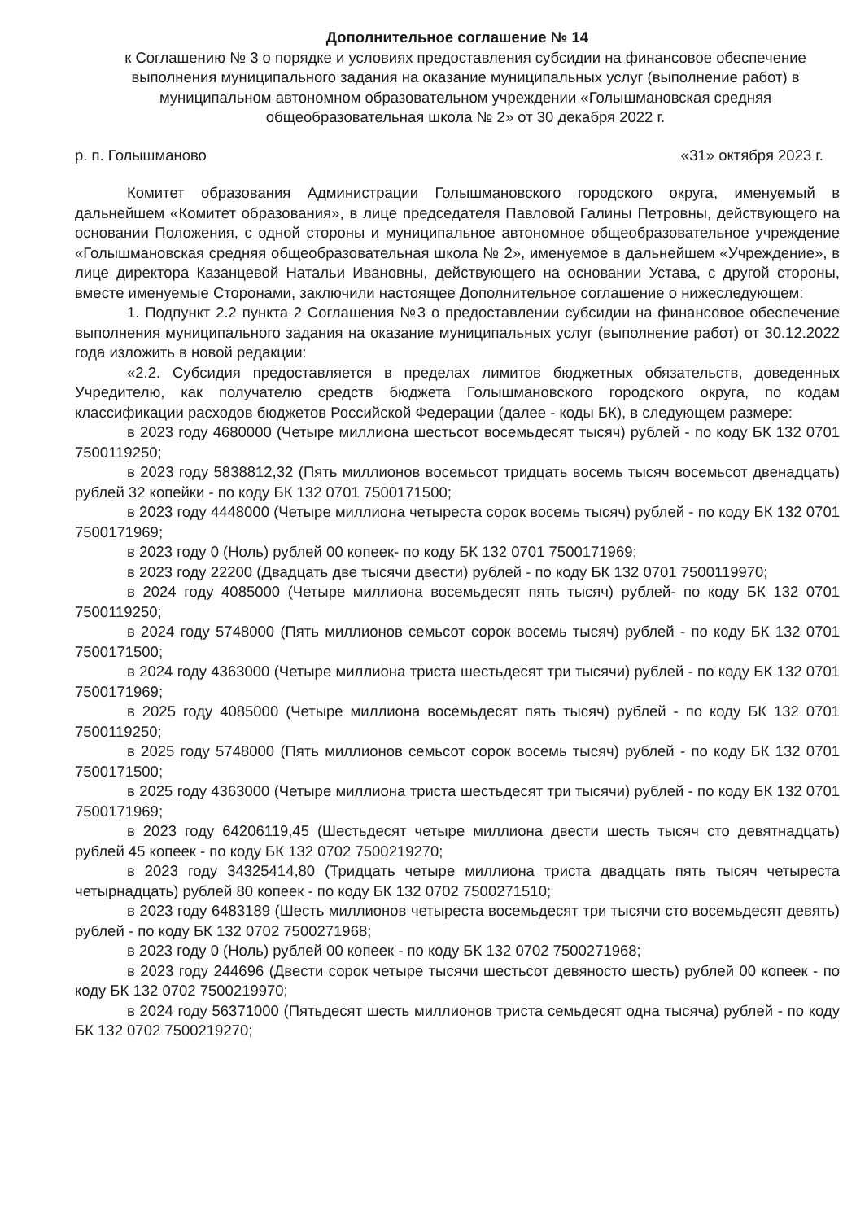Дополнительное соглашение № 14
к Соглашению № 3 о порядке и условиях предоставления субсидии на финансовое обеспечение выполнения муниципального задания на оказание муниципальных услуг (выполнение работ) в муниципальном автономном образовательном учреждении «Голышмановская средняя общеобразовательная школа № 2» от 30 декабря 2022 г.
р. п. Голышманово «31» октября 2023 г.
Комитет образования Администрации Голышмановского городского округа, именуемый в дальнейшем «Комитет образования», в лице председателя Павловой Галины Петровны, действующего на основании Положения, с одной стороны и муниципальное автономное общеобразовательное учреждение «Голышмановская средняя общеобразовательная школа № 2», именуемое в дальнейшем «Учреждение», в лице директора Казанцевой Натальи Ивановны, действующего на основании Устава, с другой стороны, вместе именуемые Сторонами, заключили настоящее Дополнительное соглашение о нижеследующем:
1. Подпункт 2.2 пункта 2 Соглашения №3 о предоставлении субсидии на финансовое обеспечение выполнения муниципального задания на оказание муниципальных услуг (выполнение работ) от 30.12.2022 года изложить в новой редакции:
«2.2. Субсидия предоставляется в пределах лимитов бюджетных обязательств, доведенных Учредителю, как получателю средств бюджета Голышмановского городского округа, по кодам классификации расходов бюджетов Российской Федерации (далее - коды БК), в следующем размере:
в 2023 году 4680000 (Четыре миллиона шестьсот восемьдесят тысяч) рублей - по коду БК 132 0701 7500119250;
в 2023 году 5838812,32 (Пять миллионов восемьсот тридцать восемь тысяч восемьсот двенадцать) рублей 32 копейки - по коду БК 132 0701 7500171500;
в 2023 году 4448000 (Четыре миллиона четыреста сорок восемь тысяч) рублей - по коду БК 132 0701 7500171969;
в 2023 году 0 (Ноль) рублей 00 копеек- по коду БК 132 0701 7500171969;
в 2023 году 22200 (Двадцать две тысячи двести) рублей - по коду БК 132 0701 7500119970;
в 2024 году 4085000 (Четыре миллиона восемьдесят пять тысяч) рублей- по коду БК 132 0701 7500119250;
в 2024 году 5748000 (Пять миллионов семьсот сорок восемь тысяч) рублей - по коду БК 132 0701 7500171500;
в 2024 году 4363000 (Четыре миллиона триста шестьдесят три тысячи) рублей - по коду БК 132 0701 7500171969;
в 2025 году 4085000 (Четыре миллиона восемьдесят пять тысяч) рублей - по коду БК 132 0701 7500119250;
в 2025 году 5748000 (Пять миллионов семьсот сорок восемь тысяч) рублей - по коду БК 132 0701 7500171500;
в 2025 году 4363000 (Четыре миллиона триста шестьдесят три тысячи) рублей - по коду БК 132 0701 7500171969;
в 2023 году 64206119,45 (Шестьдесят четыре миллиона двести шесть тысяч сто девятнадцать) рублей 45 копеек - по коду БК 132 0702 7500219270;
в 2023 году 34325414,80 (Тридцать четыре миллиона триста двадцать пять тысяч четыреста четырнадцать) рублей 80 копеек - по коду БК 132 0702 7500271510;
в 2023 году 6483189 (Шесть миллионов четыреста восемьдесят три тысячи сто восемьдесят девять) рублей - по коду БК 132 0702 7500271968;
в 2023 году 0 (Ноль) рублей 00 копеек - по коду БК 132 0702 7500271968;
в 2023 году 244696 (Двести сорок четыре тысячи шестьсот девяносто шесть) рублей 00 копеек - по коду БК 132 0702 7500219970;
в 2024 году 56371000 (Пятьдесят шесть миллионов триста семьдесят одна тысяча) рублей - по коду БК 132 0702 7500219270;